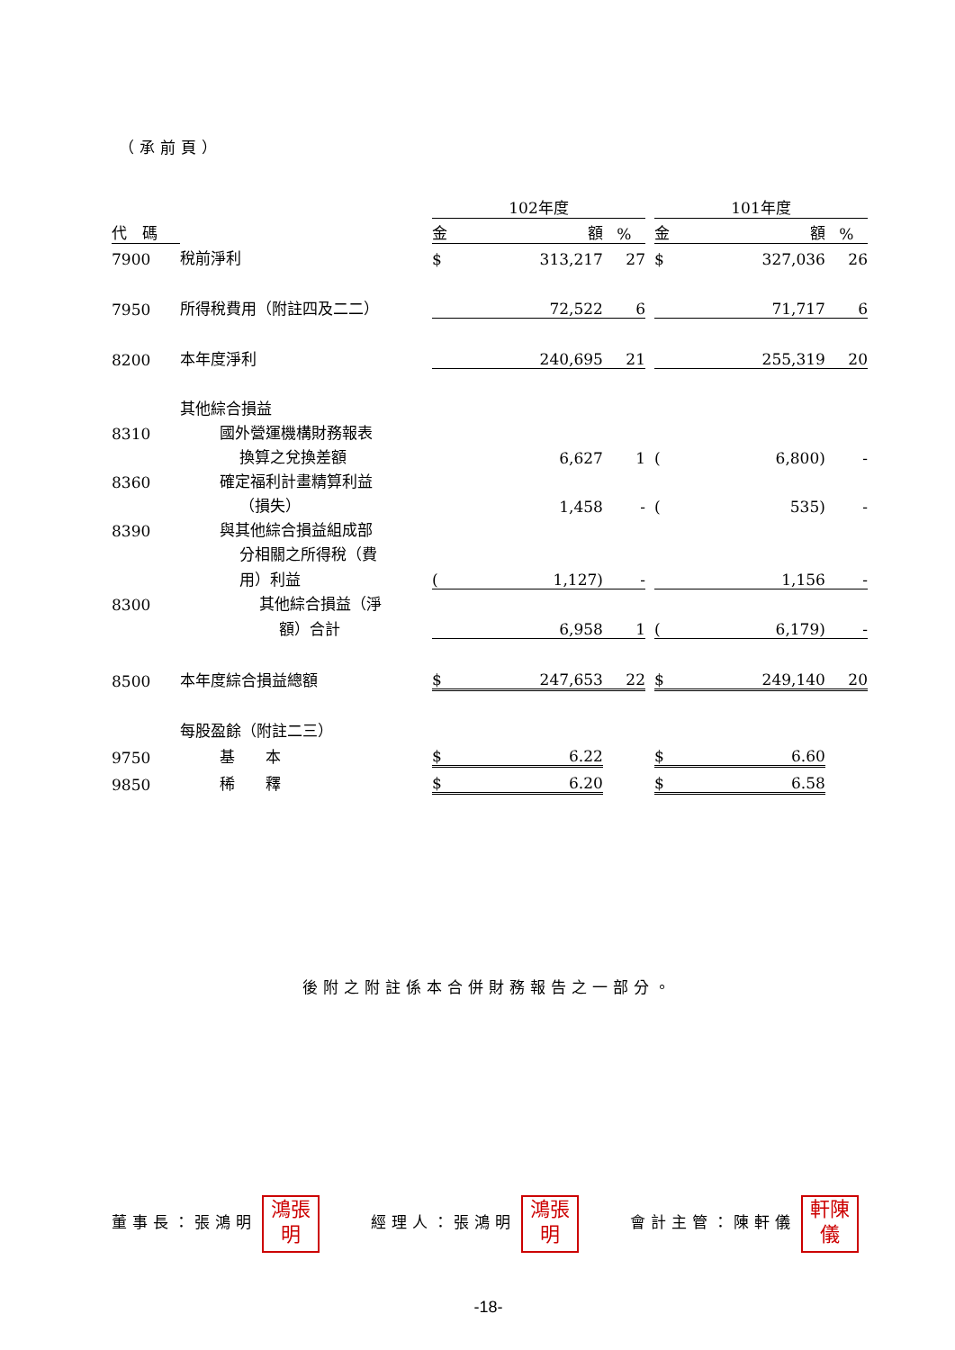（承前頁）
| | | 102年度 | | | | 101年度 | | |
| --- | --- | --- | --- | --- | --- | --- | --- | --- |
| 代 碼 | | 金 | 額 | % | | 金 | 額 | % |
| 7900 | 稅前淨利 | $ | 313,217 | 27 | | $ | 327,036 | 26 |
| 7950 | 所得稅費用（附註四及二二） | | 72,522 | 6 | | | 71,717 | 6 |
| 8200 | 本年度淨利 | | 240,695 | 21 | | | 255,319 | 20 |
| | 其他綜合損益 | | | | | | | |
| 8310 | 國外營運機構財務報表 | | | | | | | |
| | 換算之兌換差額 | | 6,627 | 1 | | ( | 6,800) | - |
| 8360 | 確定福利計畫精算利益 | | | | | | | |
| | （損失） | | 1,458 | - | | ( | 535) | - |
| 8390 | 與其他綜合損益組成部 | | | | | | | |
| | 分相關之所得稅（費 | | | | | | | |
| | 用）利益 | ( | 1,127) | - | | | 1,156 | - |
| 8300 | 其他綜合損益（淨 | | | | | | | |
| | 額）合計 | | 6,958 | 1 | | ( | 6,179) | - |
| 8500 | 本年度綜合損益總額 | $ | 247,653 | 22 | | $ | 249,140 | 20 |
| | 每股盈餘（附註二三） | | | | | | | |
| 9750 | 基 本 | $ | 6.22 | | | $ | 6.60 | |
| 9850 | 稀 釋 | $ | 6.20 | | | $ | 6.58 | |
後附之附註係本合併財務報告之一部分。
董事長：張鴻明 鴻張
明 經理人：張鴻明 鴻張
明 會計主管：陳軒儀 軒陳
儀
-18-